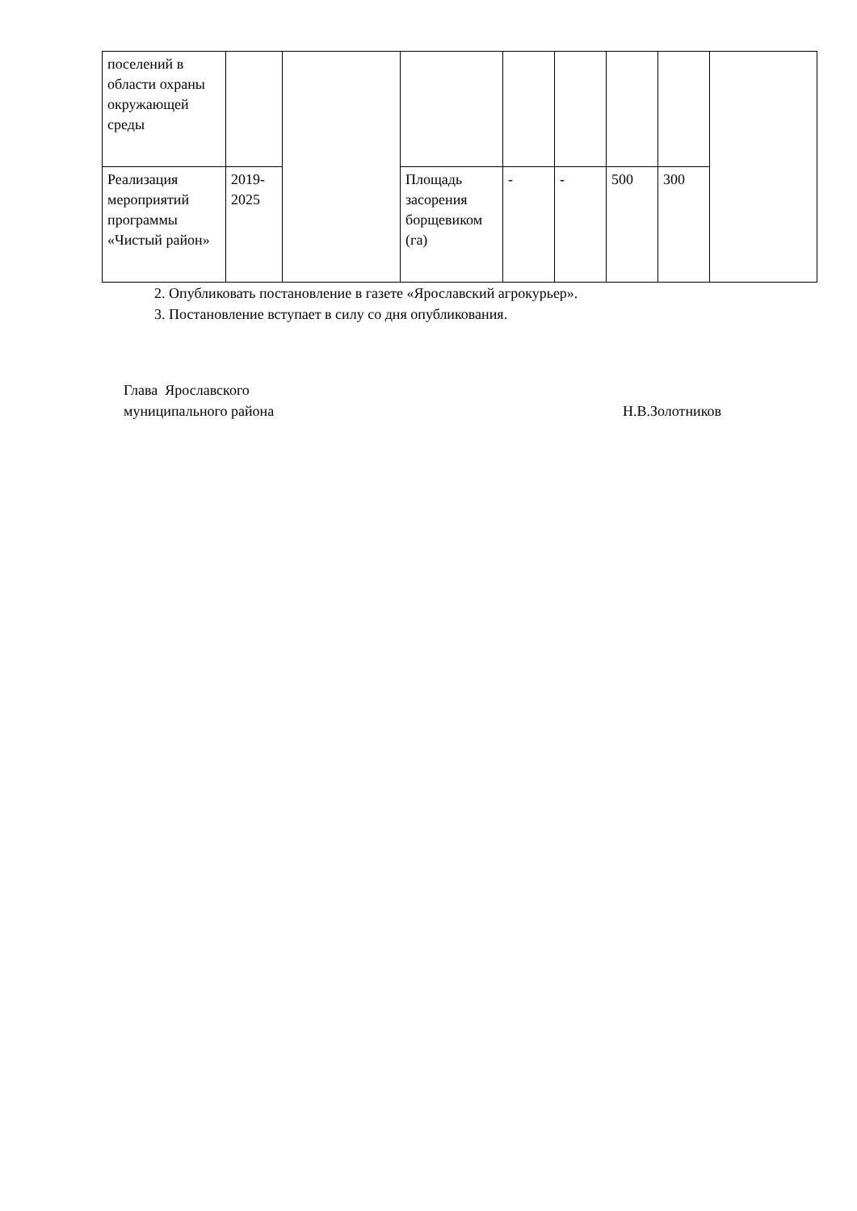| поселений в области охраны окружающей среды | | | | | | | | |
| Реализация мероприятий программы «Чистый район» | 2019-2025 | | Площадь засорения борщевиком (га) | - | - | 500 | 300 | |
2. Опубликовать постановление в газете «Ярославский агрокурьер».
3. Постановление вступает в силу со дня опубликования.
Глава Ярославского
муниципального района
Н.В.Золотников